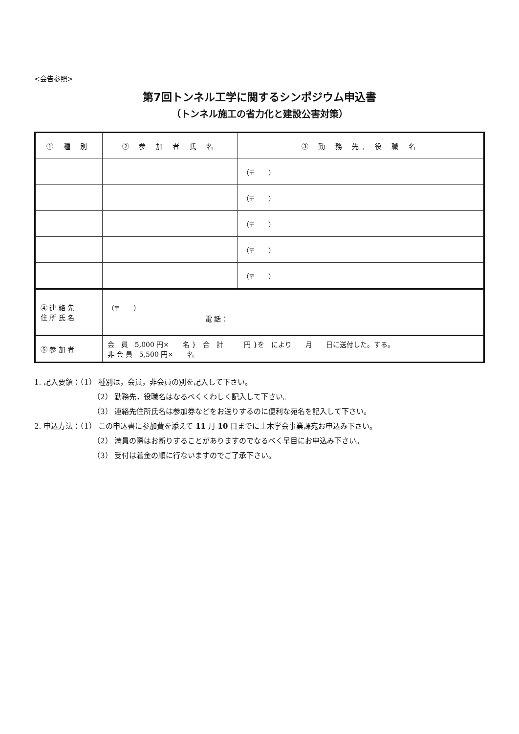<会告参照>
第7回トンネル工学に関するシンポジウム申込書
（トンネル施工の省力化と建設公害対策）
| ① 種 別 | ② 参 加 者 氏 名 | ③ 勤 務 先, 役 職 名 |
| --- | --- | --- |
| | | （〒 ） |
| | | （〒 ） |
| | | （〒 ） |
| | | （〒 ） |
| | | （〒 ） |
| ④ 連 絡 先 住 所 氏 名 | （〒 ） 電 話： | |
| ⑤ 参 加 者 | 会 員 5,000 円× 名 } 合 計 円 }を により 月 日に送付した。する。 非 会 員 5,500 円× 名 | |
1. 記入要領：（1） 種別は，会員，非会員の別を記入して下さい。
（2） 勤務先，役職名はなるべくくわしく記入して下さい。
（3） 連絡先住所氏名は参加券などをお送りするのに便利な宛名を記入して下さい。
2. 申込方法：（1） この申込書に参加費を添えて 11 月 10 日までに土木学会事業課宛お申込み下さい。
（2） 満員の際はお断りすることがありますのでなるべく早目にお申込み下さい。
（3） 受付は着金の順に行ないますのでご了承下さい。